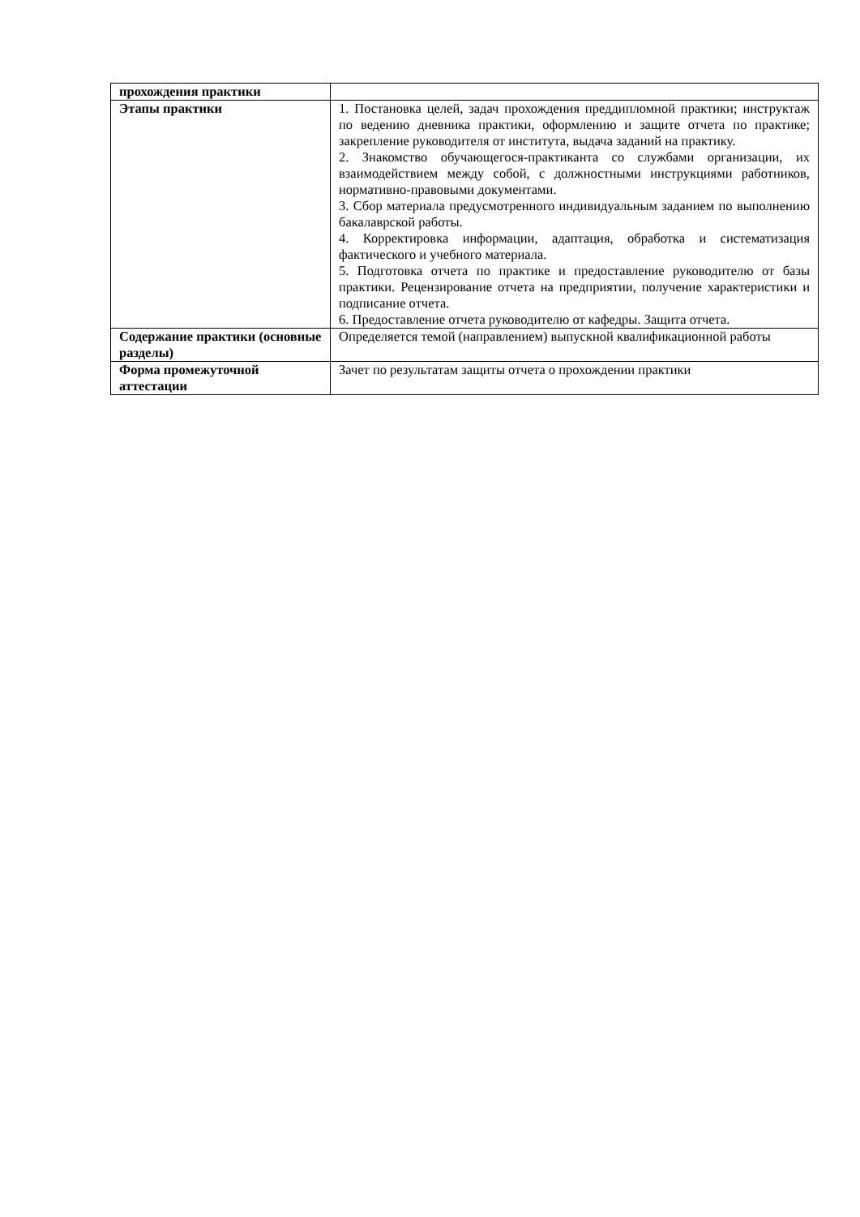| прохождения практики | |
| Этапы практики | 1. Постановка целей, задач прохождения преддипломной практики; инструктаж по ведению дневника практики, оформлению и защите отчета по практике; закрепление руководителя от института, выдача заданий на практику. 2. Знакомство обучающегося-практиканта со службами организации, их взаимодействием между собой, с должностными инструкциями работников, нормативно-правовыми документами. 3. Сбор материала предусмотренного индивидуальным заданием по выполнению бакалаврской работы. 4. Корректировка информации, адаптация, обработка и систематизация фактического и учебного материала. 5. Подготовка отчета по практике и предоставление руководителю от базы практики. Рецензирование отчета на предприятии, получение характеристики и подписание отчета. 6. Предоставление отчета руководителю от кафедры. Защита отчета. |
| Содержание практики (основные разделы) | Определяется темой (направлением) выпускной квалификационной работы |
| Форма промежуточной аттестации | Зачет по результатам защиты отчета о прохождении практики |